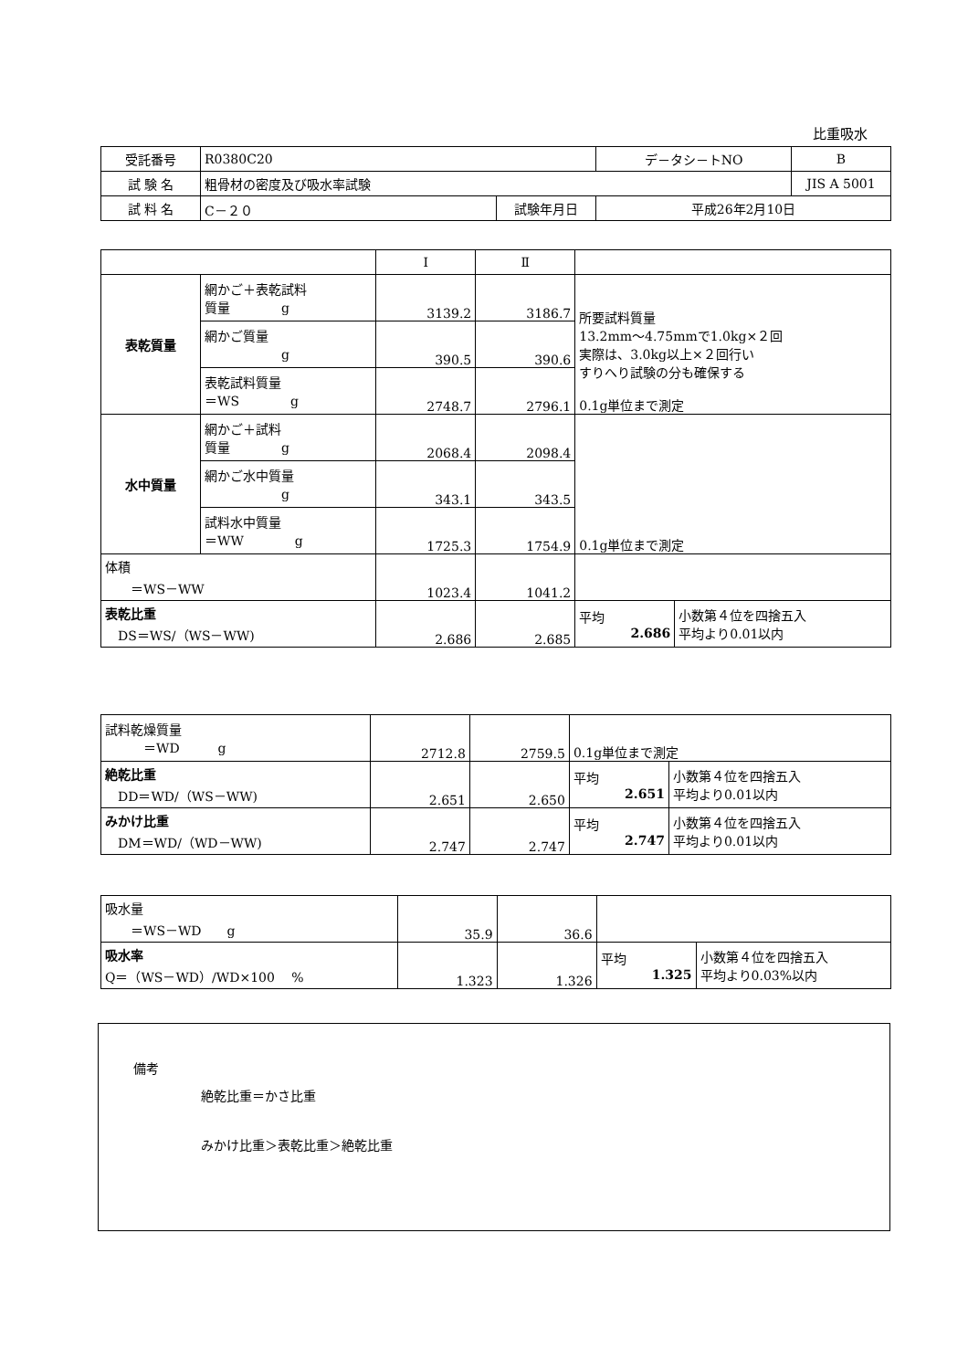比重吸水
| 受託番号 | R0380C20 | | デ－タシ－トNO | B |
| 試 験 名 | 粗骨材の密度及び吸水率試験 | | | JIS A 5001 |
| 試 料 名 | C－２０ | 試験年月日 | 平成26年2月10日 | |
| | | Ⅰ | Ⅱ | | |
| 表乾質量 | 網かご＋表乾試料 質量 g | 3139.2 | 3186.7 | 所要試料質量 13.2mm～4.75mmで1.0kg×２回 実際は、3.0kg以上×２回行い すりへり試験の分も確保する 0.1g単位まで測定 | |
| | 網かご質量 g | 390.5 | 390.6 | | |
| | 表乾試料質量 ＝WS g | 2748.7 | 2796.1 | | |
| 水中質量 | 網かご＋試料 質量 g | 2068.4 | 2098.4 | 0.1g単位まで測定 | |
| | 網かご水中質量 g | 343.1 | 343.5 | | |
| | 試料水中質量 ＝WW g | 1725.3 | 1754.9 | | |
| 体積 ＝WS－WW | | 1023.4 | 1041.2 | | |
| 表乾比重 DS＝WS/（WS－WW) | | 2.686 | 2.685 | 平均 2.686 | 小数第４位を四捨五入 平均より0.01以内 |
| 試料乾燥質量 ＝WD g | 2712.8 | 2759.5 | 0.1g単位まで測定 | |
| 絶乾比重 DD＝WD/（WS－WW) | 2.651 | 2.650 | 平均 2.651 | 小数第４位を四捨五入 平均より0.01以内 |
| みかけ比重 DM＝WD/（WD－WW) | 2.747 | 2.747 | 平均 2.747 | 小数第４位を四捨五入 平均より0.01以内 |
| 吸水量 ＝WS－WD g | 35.9 | 36.6 | | |
| 吸水率 Q＝（WS－WD）/WD×100 % | 1.323 | 1.326 | 平均 1.325 | 小数第４位を四捨五入 平均より0.03%以内 |
備考
絶乾比重＝かさ比重
みかけ比重＞表乾比重＞絶乾比重